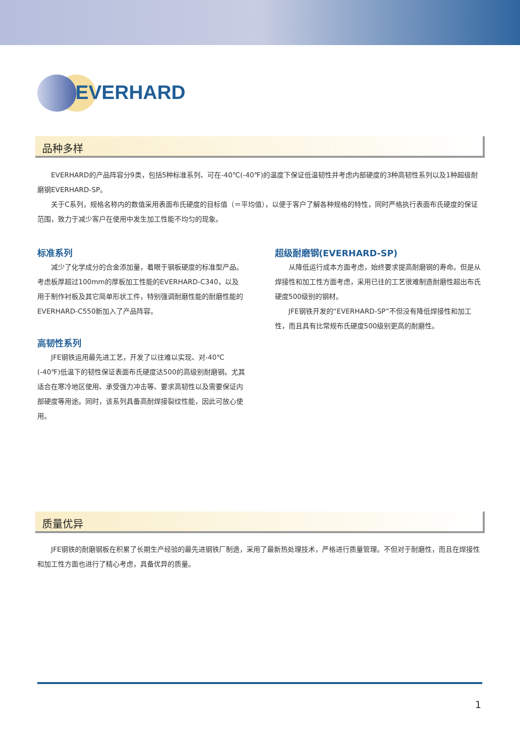EVERHARD
品种多样
EVERHARD的产品阵容分9类，包括5种标准系列、可在-40℃(-40℉)的温度下保证低温韧性并考虑内部硬度的3种高韧性系列以及1种超级耐磨钢EVERHARD-SP。
关于C系列，规格名称内的数值采用表面布氏硬度的目标值（＝平均值），以便于客户了解各种规格的特性，同时严格执行表面布氏硬度的保证范围，致力于减少客户在使用中发生加工性能不均匀的现象。
标准系列
减少了化学成分的合金添加量，着眼于钢板硬度的标准型产品。考虑板厚超过100mm的厚板加工性能的EVERHARD-C340，以及用于制作衬板及其它简单形状工件，特别强调耐磨性能的耐磨性能的EVERHARD-C550新加入了产品阵容。
高韧性系列
JFE钢铁运用最先进工艺，开发了以往难以实现、对-40℃(-40℉)低温下的韧性保证表面布氏硬度达500的高级别耐磨钢。尤其适合在寒冷地区使用、承受强力冲击等、要求高韧性以及需要保证内部硬度等用途。同时，该系列具备高耐焊接裂纹性能，因此可放心使用。
超级耐磨钢(EVERHARD-SP)
从降低运行成本方面考虑，始终要求提高耐磨钢的寿命。但是从焊接性和加工性方面考虑，采用已往的工艺很难制造耐磨性超出布氏硬度500级别的钢材。
JFE钢铁开发的“EVERHARD-SP”不但没有降低焊接性和加工性，而且具有比常规布氏硬度500级别更高的耐磨性。
质量优异
JFE钢铁的耐磨钢板在积累了长期生产经验的最先进钢铁厂制造，采用了最新热处理技术，严格进行质量管理。不但对于耐磨性，而且在焊接性和加工性方面也进行了精心考虑，具备优异的质量。
1